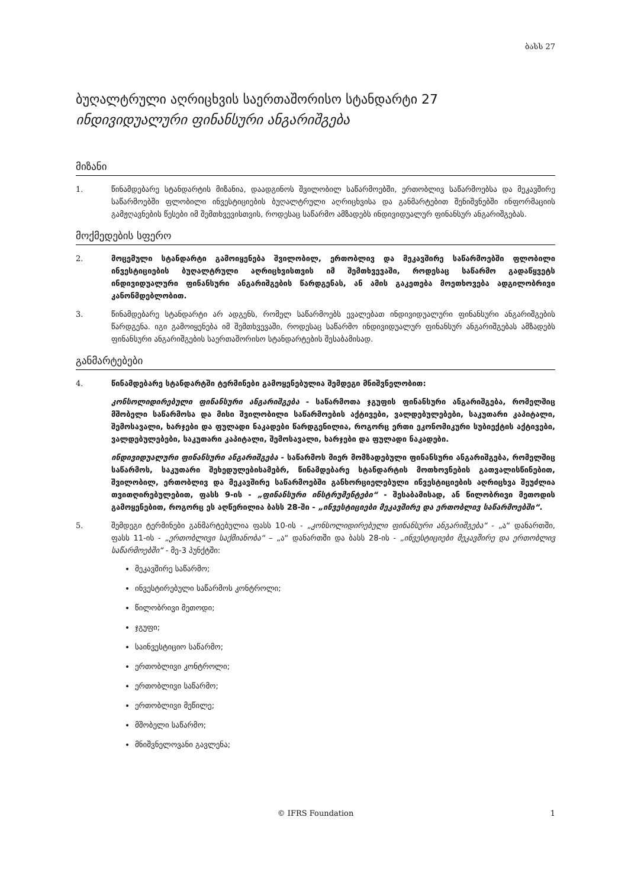ბასს 27
ბუღალტრული აღრიცხვის საერთაშორისო სტანდარტი 27
ინდივიდუალური ფინანსური ანგარიშგება
მიზანი
1. წინამდებარე სტანდარტის მიზანია, დაადგინოს შვილობილ საწარმოებში, ერთობლივ საწარმოებსა და მეკავშირე საწარმოებში ფლობილი ინვესტიციების ბუღალტრული აღრიცხვისა და განმარტებით შენიშვნებში ინფორმაციის გამჟღავნების წესები იმ შემთხვევისთვის, როდესაც საწარმო ამზადებს ინდივიდუალურ ფინანსურ ანგარიშგებას.
მოქმედების სფერო
2. მოცემული სტანდარტი გამოიყენება შვილობილ, ერთობლივ და მეკავშირე საწარმოებში ფლობილი ინვესტიციების ბუღალტრული აღრიცხვისთვის იმ შემთხვევაში, როდესაც საწარმო გადაწყვეტს ინდივიდუალური ფინანსური ანგარიშგების წარდგენას, ან ამის გაკეთება მოეთხოვება ადგილობრივი კანონმდებლობით.
3. წინამდებარე სტანდარტი არ ადგენს, რომელ საწარმოებს ევალებათ ინდივიდუალური ფინანსური ანგარიშგების წარდგენა. იგი გამოიყენება იმ შემთხვევაში, როდესაც საწარმო ინდივიდუალურ ფინანსურ ანგარიშგებას ამზადებს ფინანსური ანგარიშგების საერთაშორისო სტანდარტების შესაბამისად.
განმარტებები
4. წინამდებარე სტანდარტში ტერმინები გამოყენებულია შემდეგი მნიშვნელობით:
კონსოლიდირებული ფინანსური ანგარიშგება - საწარმოთა ჯგუფის ფინანსური ანგარიშგება, რომელშიც მშობელი საწარმოსა და მისი შვილობილი საწარმოების აქტივები, ვალდებულებები, საკუთარი კაპიტალი, შემოსავალი, ხარჯები და ფულადი ნაკადები წარდგენილია, როგორც ერთი ეკონომიკური სუბიექტის აქტივები, ვალდებულებები, საკუთარი კაპიტალი, შემოსავალი, ხარჯები და ფულადი ნაკადები.
ინდივიდუალური ფინანსური ანგარიშგება - საწარმოს მიერ მომზადებული ფინანსური ანგარიშგება, რომელშიც საწარმოს, საკუთარი შეხედულებისამებრ, წინამდებარე სტანდარტის მოთხოვნების გათვალისწინებით, შვილობილ, ერთობლივ და მეკავშირე საწარმოებში განხორციელებული ინვესტიციების აღრიცხვა შეუძლია თვითღირებულებით, ფასს 9-ის - „ფინანსური ინსტრუმენტები“ - შესაბამისად, ან წილობრივი მეთოდის გამოყენებით, როგორც ეს აღწერილია ბასს 28-ში - „ინვესტიციები მეკავშირე და ერთობლივ საწარმოებში“.
5. შემდეგი ტერმინები განმარტებულია ფასს 10-ის - „კონსოლიდირებული ფინანსური ანგარიშგება“ - „ა“ დანართში, ფასს 11-ის - „ერთობლივი საქმიანობა“ – „ა“ დანართში და ბასს 28-ის - „ინვესტიციები მეკავშირე და ერთობლივ საწარმოებში“ - მე-3 პუნქტში:
მეკავშირე საწარმო;
ინვესტირებული საწარმოს კონტროლი;
წილობრივი მეთოდი;
ჯგუფი;
საინვესტიციო საწარმო;
ერთობლივი კონტროლი;
ერთობლივი საწარმო;
ერთობლივი მეწილე;
მშობელი საწარმო;
მნიშვნელოვანი გავლენა;
© IFRS Foundation 1